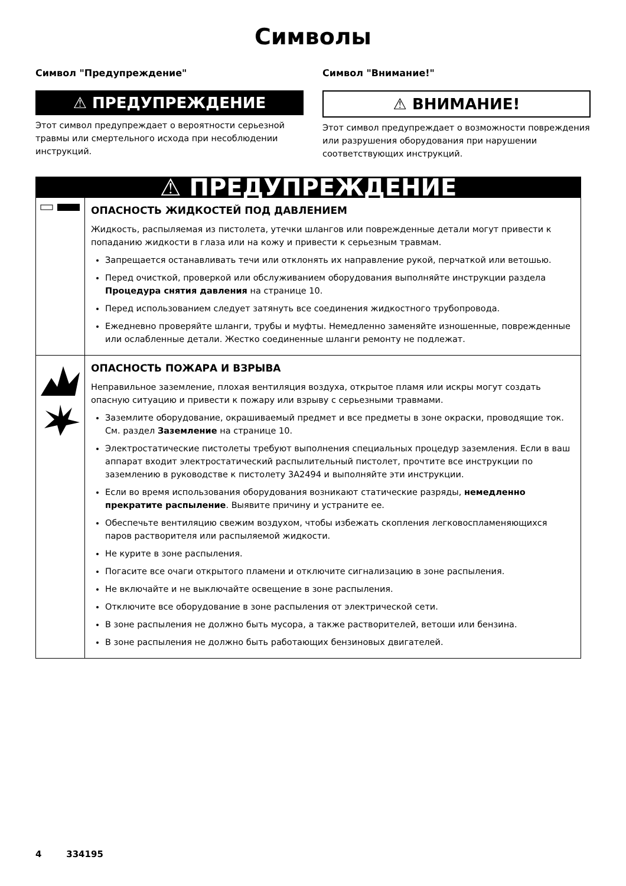Символы
Символ "Предупреждение"
⚠ ПРЕДУПРЕЖДЕНИЕ
Этот символ предупреждает о вероятности серьезной травмы или смертельного исхода при несоблюдении инструкций.
Символ "Внимание!"
⚠ ВНИМАНИЕ!
Этот символ предупреждает о возможности повреждения или разрушения оборудования при нарушении соответствующих инструкций.
| ⚠ ПРЕДУПРЕЖДЕНИЕ | |
| | ОПАСНОСТЬ ЖИДКОСТЕЙ ПОД ДАВЛЕНИЕМ Жидкость, распыляемая из пистолета, утечки шлангов или поврежденные детали могут привести к попаданию жидкости в глаза или на кожу и привести к серьезным травмам. Запрещается останавливать течи или отклонять их направление рукой, перчаткой или ветошью. Перед очисткой, проверкой или обслуживанием оборудования выполняйте инструкции раздела Процедура снятия давления на странице 10. Перед использованием следует затянуть все соединения жидкостного трубопровода. Ежедневно проверяйте шланги, трубы и муфты. Немедленно заменяйте изношенные, поврежденные или ослабленные детали. Жестко соединенные шланги ремонту не подлежат. |
| | ОПАСНОСТЬ ПОЖАРА И ВЗРЫВА Неправильное заземление, плохая вентиляция воздуха, открытое пламя или искры могут создать опасную ситуацию и привести к пожару или взрыву с серьезными травмами. Заземлите оборудование, окрашиваемый предмет и все предметы в зоне окраски, проводящие ток. См. раздел Заземление на странице 10. Электростатические пистолеты требуют выполнения специальных процедур заземления. Если в ваш аппарат входит электростатический распылительный пистолет, прочтите все инструкции по заземлению в руководстве к пистолету 3A2494 и выполняйте эти инструкции. Если во время использования оборудования возникают статические разряды, немедленно прекратите распыление . Выявите причину и устраните ее. Обеспечьте вентиляцию свежим воздухом, чтобы избежать скопления легковоспламеняющихся паров растворителя или распыляемой жидкости. Не курите в зоне распыления. Погасите все очаги открытого пламени и отключите сигнализацию в зоне распыления. Не включайте и не выключайте освещение в зоне распыления. Отключите все оборудование в зоне распыления от электрической сети. В зоне распыления не должно быть мусора, а также растворителей, ветоши или бензина. В зоне распыления не должно быть работающих бензиновых двигателей. |
4 334195